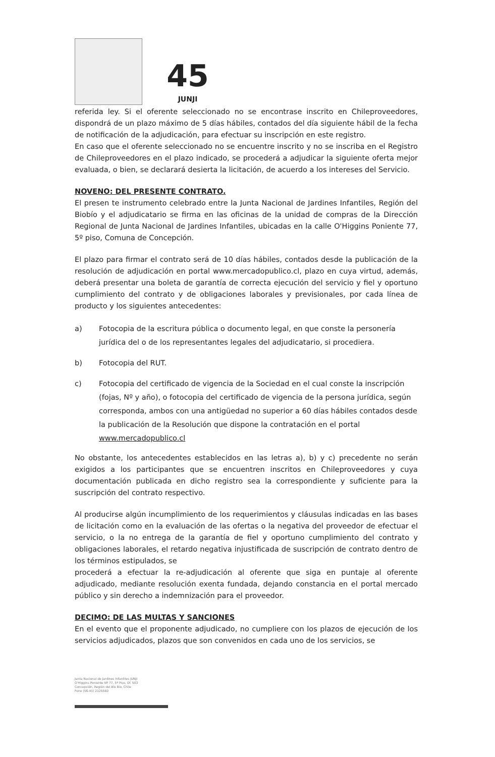45
JUNJI
referida ley. Si el oferente seleccionado no se encontrase inscrito en Chileproveedores, dispondrá de un plazo máximo de 5 días hábiles, contados del día siguiente hábil de la fecha de notificación de la adjudicación, para efectuar su inscripción en este registro.
En caso que el oferente seleccionado no se encuentre inscrito y no se inscriba en el Registro de Chileproveedores en el plazo indicado, se procederá a adjudicar la siguiente oferta mejor evaluada, o bien, se declarará desierta la licitación, de acuerdo a los intereses del Servicio.
NOVENO: DEL PRESENTE CONTRATO.
El presen te instrumento celebrado entre la Junta Nacional de Jardines Infantiles, Región del Biobío y el adjudicatario se firma en las oficinas de la unidad de compras de la Dirección Regional de Junta Nacional de Jardines Infantiles, ubicadas en la calle O'Higgins Poniente 77, 5º piso, Comuna de Concepción.
El plazo para firmar el contrato será de 10 días hábiles, contados desde la publicación de la resolución de adjudicación en portal www.mercadopublico.cl, plazo en cuya virtud, además, deberá presentar una boleta de garantía de correcta ejecución del servicio y fiel y oportuno cumplimiento del contrato y de obligaciones laborales y previsionales, por cada línea de producto y los siguientes antecedentes:
a) Fotocopia de la escritura pública o documento legal, en que conste la personería jurídica del o de los representantes legales del adjudicatario, si procediera.
b) Fotocopia del RUT.
c) Fotocopia del certificado de vigencia de la Sociedad en el cual conste la inscripción (fojas, Nº y año), o fotocopia del certificado de vigencia de la persona jurídica, según corresponda, ambos con una antigüedad no superior a 60 días hábiles contados desde la publicación de la Resolución que dispone la contratación en el portal www.mercadopublico.cl
No obstante, los antecedentes establecidos en las letras a), b) y c) precedente no serán exigidos a los participantes que se encuentren inscritos en Chileproveedores y cuya documentación publicada en dicho registro sea la correspondiente y suficiente para la suscripción del contrato respectivo.
Al producirse algún incumplimiento de los requerimientos y cláusulas indicadas en las bases de licitación como en la evaluación de las ofertas o la negativa del proveedor de efectuar el servicio, o la no entrega de la garantía de fiel y oportuno cumplimiento del contrato y obligaciones laborales, el retardo negativa injustificada de suscripción de contrato dentro de los términos estipulados, se
procederá a efectuar la re-adjudicación al oferente que siga en puntaje al oferente adjudicado, mediante resolución exenta fundada, dejando constancia en el portal mercado público y sin derecho a indemnización para el proveedor.
DECIMO: DE LAS MULTAS Y SANCIONES
En el evento que el proponente adjudicado, no cumpliere con los plazos de ejecución de los servicios adjudicados, plazos que son convenidos en cada uno de los servicios, se
Junta Nacional de Jardines Infantiles JUNJI
O'Higgins Poniente Nº 77, 5º Piso, Of. 503
Concepción, Región del Bío Bío, Chile
Fono (56-41) 2125560